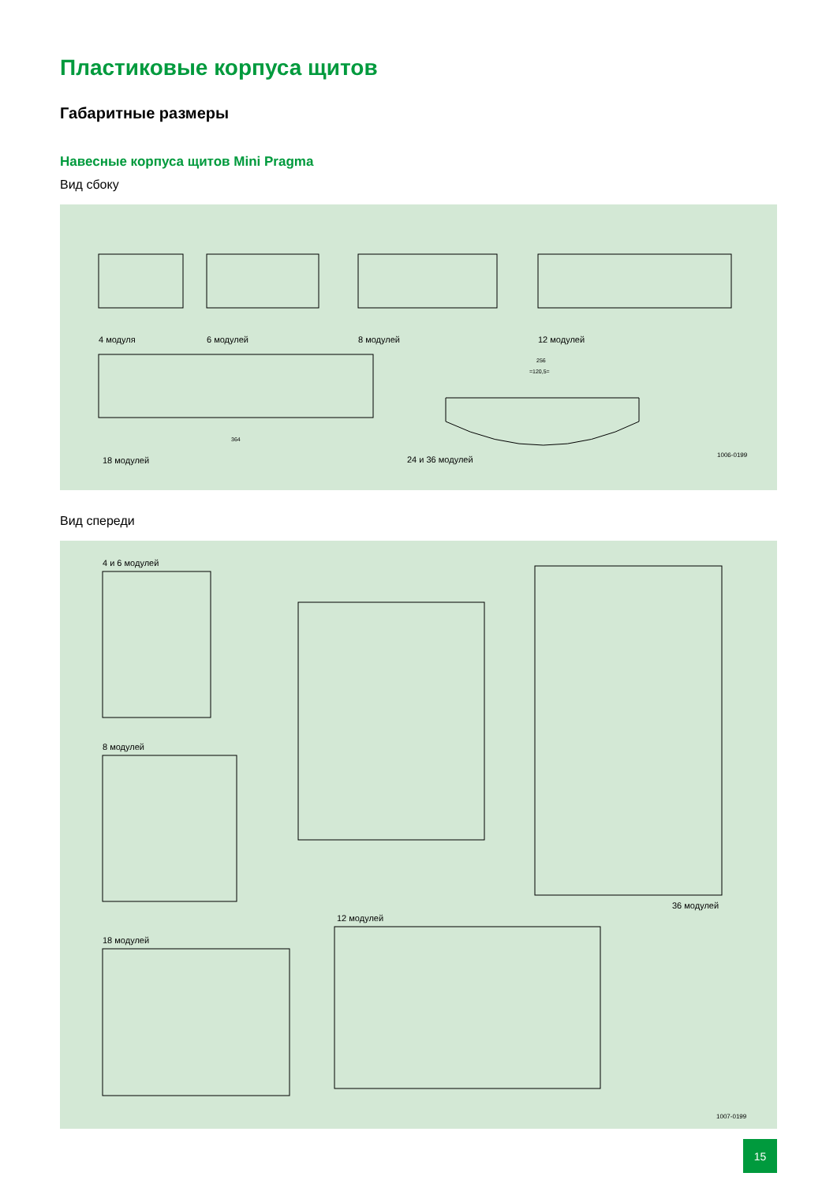Пластиковые корпуса щитов
Габаритные размеры
Навесные корпуса щитов Mini Pragma
Вид сбоку
4 модуля
6 модулей
8 модулей
12 модулей
18 модулей
24 и 36 модулей
1006-0199
364
256
=120,5=
Вид спереди
4 и 6 модулей
8 модулей
18 модулей
12 модулей
36 модулей
1007-0199
15